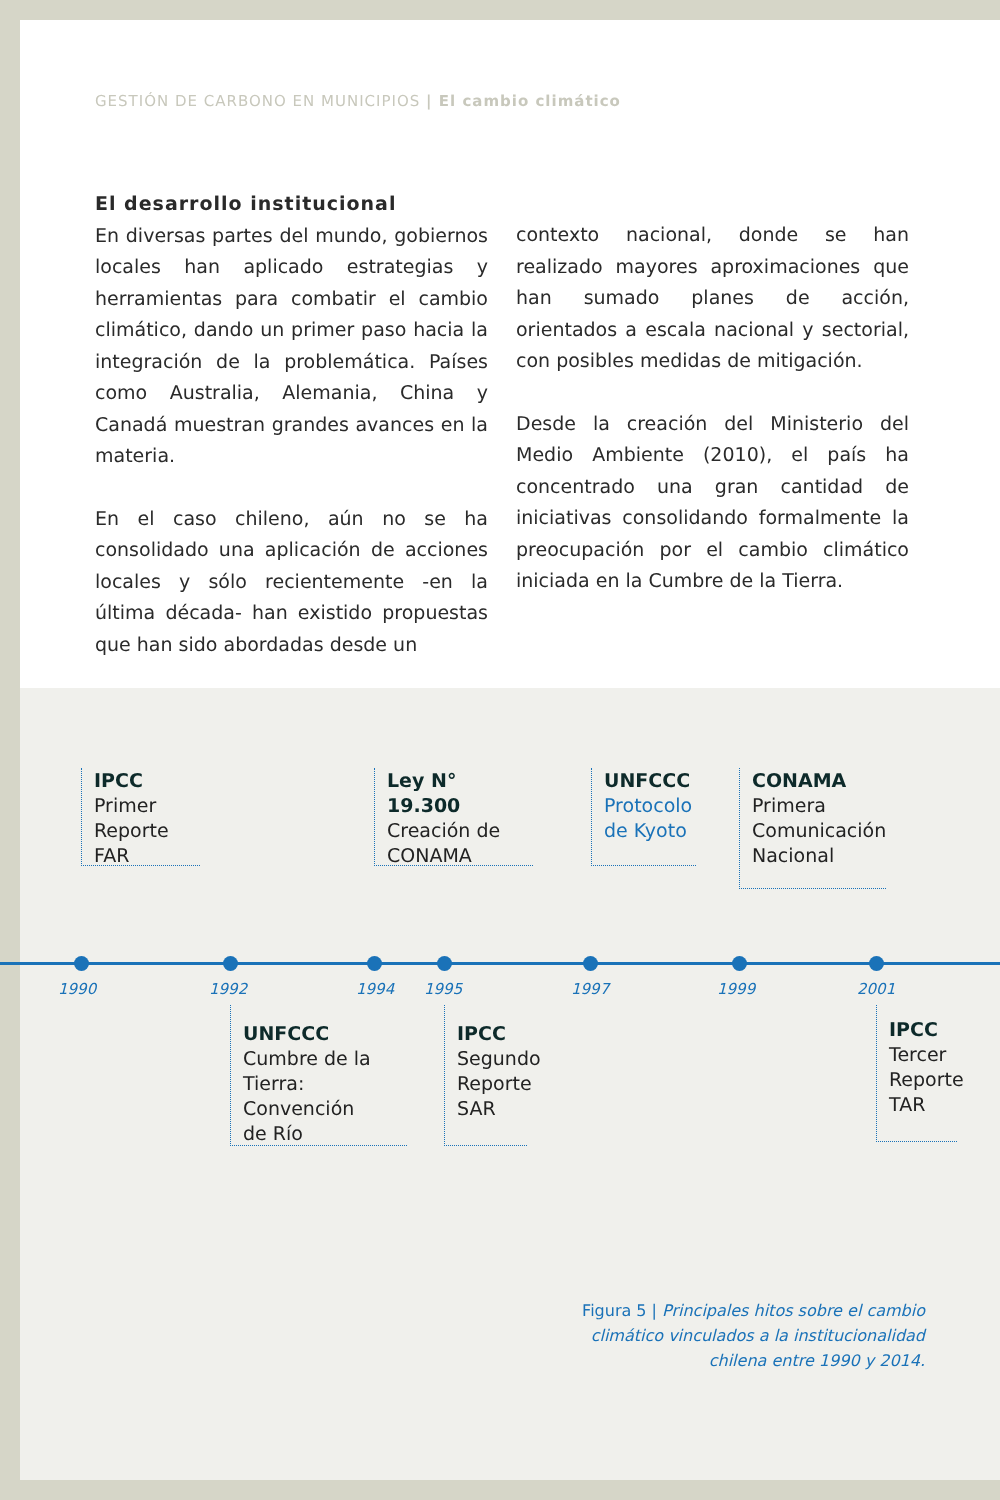GESTIÓN DE CARBONO EN MUNICIPIOS | El cambio climático
El desarrollo institucional
En diversas partes del mundo, gobiernos locales han aplicado estrategias y herramientas para combatir el cambio climático, dando un primer paso hacia la integración de la problemática. Países como Australia, Alemania, China y Canadá muestran grandes avances en la materia.
En el caso chileno, aún no se ha consolidado una aplicación de acciones locales y sólo recientemente -en la última década- han existido propuestas que han sido abordadas desde un
contexto nacional, donde se han realizado mayores aproximaciones que han sumado planes de acción, orientados a escala nacional y sectorial, con posibles medidas de mitigación.
Desde la creación del Ministerio del Medio Ambiente (2010), el país ha concentrado una gran cantidad de iniciativas consolidando formalmente la preocupación por el cambio climático iniciada en la Cumbre de la Tierra.
IPCC
Primer
Reporte FAR
Ley N° 19.300
Creación de
CONAMA
UNFCCC
Protocolo
de Kyoto
CONAMA
Primera
Comunicación
Nacional
1990 1992 1994 1995 1997 1999 2001
UNFCCC
Cumbre de la
Tierra: Convención
de Río
IPCC
Segundo
Reporte
SAR
IPCC
Tercer
Reporte
TAR
Figura 5 | Principales hitos sobre el cambio
climático vinculados a la institucionalidad
chilena entre 1990 y 2014.